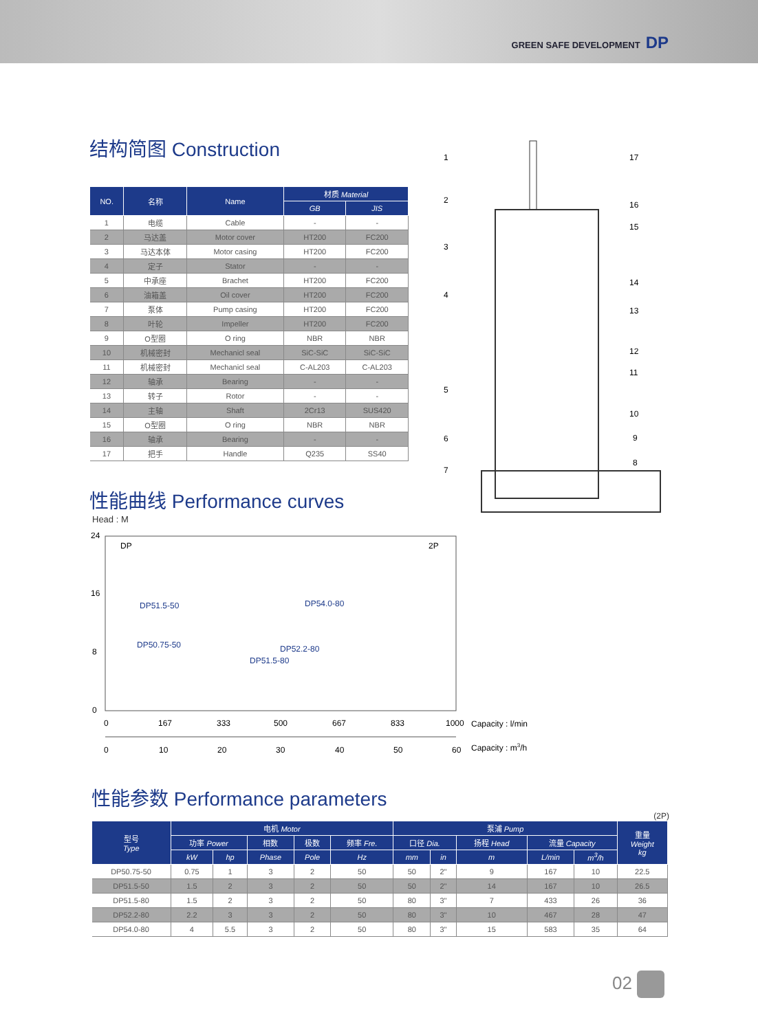GREEN SAFE DEVELOPMENT DP
结构简图 Construction
| NO. | 名称 | Name | 材质 Material | |
| --- | --- | --- | --- | --- |
| | | | GB | JIS |
| 1 | 电缆 | Cable | - | - |
| 2 | 马达盖 | Motor cover | HT200 | FC200 |
| 3 | 马达本体 | Motor casing | HT200 | FC200 |
| 4 | 定子 | Stator | - | - |
| 5 | 中承座 | Brachet | HT200 | FC200 |
| 6 | 油箱盖 | Oil cover | HT200 | FC200 |
| 7 | 泵体 | Pump casing | HT200 | FC200 |
| 8 | 叶轮 | Impeller | HT200 | FC200 |
| 9 | O型圈 | O ring | NBR | NBR |
| 10 | 机械密封 | Mechanicl seal | SiC-SiC | SiC-SiC |
| 11 | 机械密封 | Mechanicl seal | C-AL203 | C-AL203 |
| 12 | 轴承 | Bearing | - | - |
| 13 | 转子 | Rotor | - | - |
| 14 | 主轴 | Shaft | 2Cr13 | SUS420 |
| 15 | O型圈 | O ring | NBR | NBR |
| 16 | 轴承 | Bearing | - | - |
| 17 | 把手 | Handle | Q235 | SS40 |
性能曲线 Performance curves
1
2
3
4
5
6
7
17
16
15
14
13
12
11
10
9
8
Head : M
24
16
8
0
DP
2P
DP51.5-50
DP50.75-50
DP54.0-80
DP52.2-80
DP51.5-80
0
167
333
500
667
833
1000
Capacity : l/min
0
10
20
30
40
50
60
Capacity : m3/h
性能参数 Performance parameters
(2P)
| 型号 Type | 电机 Motor | | | | | 泵浦 Pump | | | | | 重量 Weight kg |
| --- | --- | --- | --- | --- | --- | --- | --- | --- | --- | --- | --- |
| | 功率 Power | | 相数 | 极数 | 频率 Fre. | 口径 Dia. | | 扬程 Head | 流量 Capacity | | |
| | kW | hp | Phase | Pole | Hz | mm | in | m | L/min | m<sup>3</sup>/h | |
| DP50.75-50 | 0.75 | 1 | 3 | 2 | 50 | 50 | 2" | 9 | 167 | 10 | 22.5 |
| DP51.5-50 | 1.5 | 2 | 3 | 2 | 50 | 50 | 2" | 14 | 167 | 10 | 26.5 |
| DP51.5-80 | 1.5 | 2 | 3 | 2 | 50 | 80 | 3" | 7 | 433 | 26 | 36 |
| DP52.2-80 | 2.2 | 3 | 3 | 2 | 50 | 80 | 3" | 10 | 467 | 28 | 47 |
| DP54.0-80 | 4 | 5.5 | 3 | 2 | 50 | 80 | 3" | 15 | 583 | 35 | 64 |
02